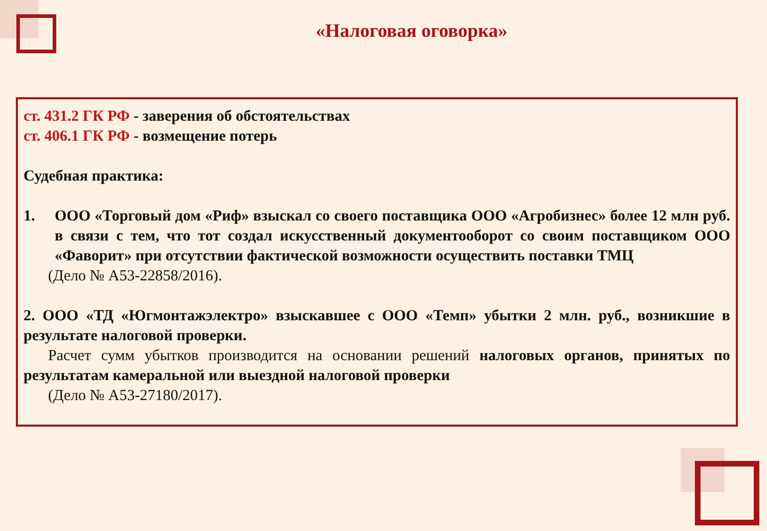«Налоговая оговорка»
ст. 431.2 ГК РФ - заверения об обстоятельствах
ст. 406.1 ГК РФ - возмещение потерь
Судебная практика:
1. ООО «Торговый дом «Риф» взыскал со своего поставщика ООО «Агробизнес» более 12 млн руб. в связи с тем, что тот создал искусственный документооборот со своим поставщиком ООО «Фаворит» при отсутствии фактической возможности осуществить поставки ТМЦ
(Дело № А53-22858/2016).
2. ООО «ТД «Югмонтажэлектро» взыскавшее с ООО «Темп» убытки 2 млн. руб., возникшие в результате налоговой проверки.
Расчет сумм убытков производится на основании решений налоговых органов, принятых по результатам камеральной или выездной налоговой проверки
(Дело № А53-27180/2017).